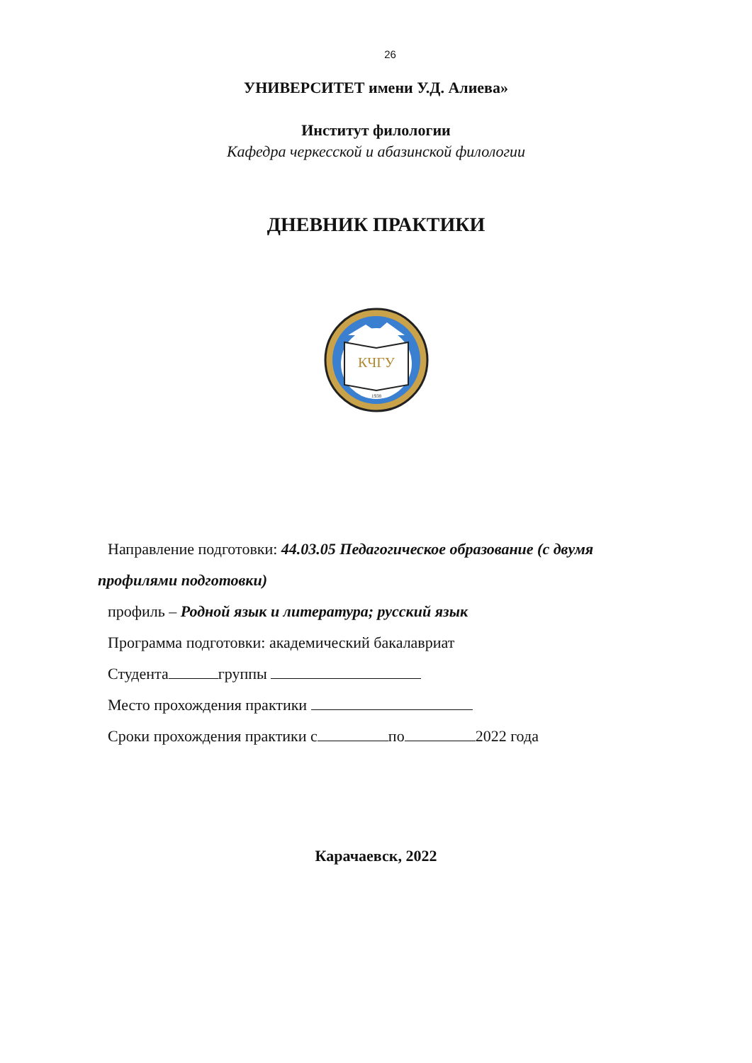26
УНИВЕРСИТЕТ имени У.Д. Алиева»
Институт филологии
Кафедра черкесской и абазинской филологии
ДНЕВНИК ПРАКТИКИ
КЧГУ
1938
Направление подготовки: 44.03.05 Педагогическое образование (с двумя
профилями подготовки)
профиль – Родной язык и литература; русский язык
Программа подготовки: академический бакалавриат
Студента группы
Место прохождения практики
Сроки прохождения практики с по 2022 года
Карачаевск, 2022